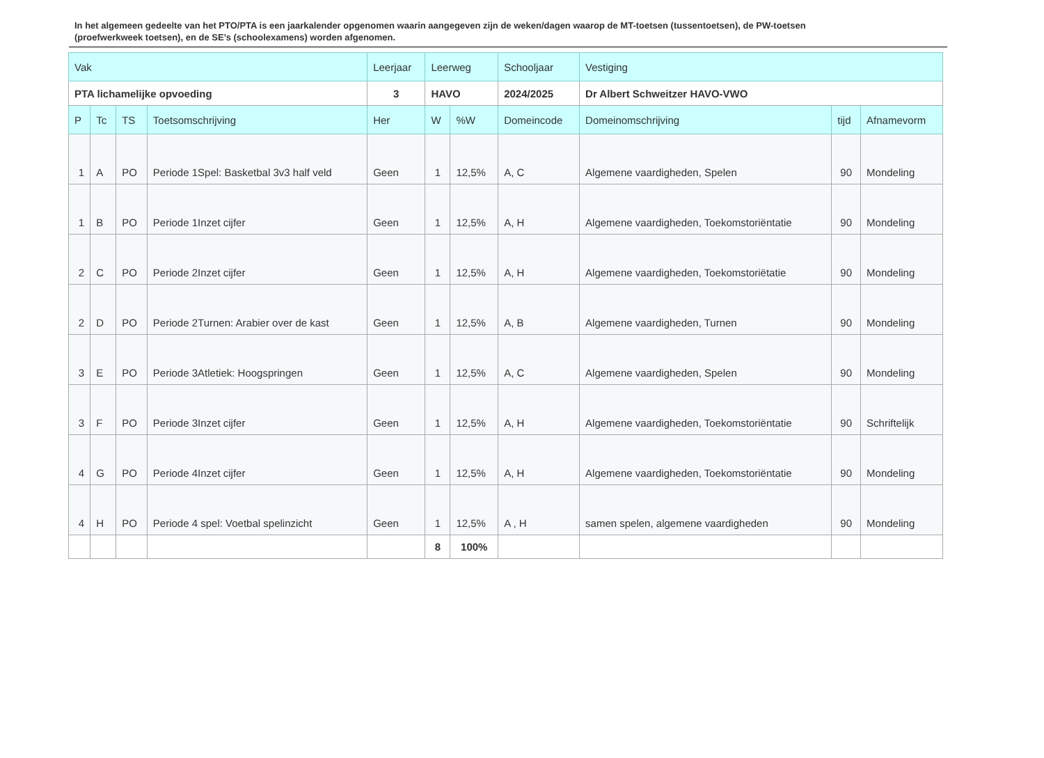In het algemeen gedeelte van het PTO/PTA is een jaarkalender opgenomen waarin aangegeven zijn de weken/dagen waarop de MT-toetsen (tussentoetsen), de PW-toetsen (proefwerkweek toetsen), en de SE’s (schoolexamens) worden afgenomen.
| Vak | | | | Leerjaar | Leerweg | | Schooljaar | Vestiging | | |
| --- | --- | --- | --- | --- | --- | --- | --- | --- | --- | --- |
| PTA lichamelijke opvoeding | | | | 3 | HAVO | | 2024/2025 | Dr Albert Schweitzer HAVO-VWO | | |
| P | Tc | TS | Toetsomschrijving | Her | W | %W | Domeincode | Domeinomschrijving | tijd | Afnamevorm |
| 1 | A | PO | Periode 1Spel: Basketbal 3v3 half veld | Geen | 1 | 12,5% | A, C | Algemene vaardigheden, Spelen | 90 | Mondeling |
| 1 | B | PO | Periode 1Inzet cijfer | Geen | 1 | 12,5% | A, H | Algemene vaardigheden, Toekomstoriëntatie | 90 | Mondeling |
| 2 | C | PO | Periode 2Inzet cijfer | Geen | 1 | 12,5% | A, H | Algemene vaardigheden, Toekomstoriëtatie | 90 | Mondeling |
| 2 | D | PO | Periode 2Turnen: Arabier over de kast | Geen | 1 | 12,5% | A, B | Algemene vaardigheden, Turnen | 90 | Mondeling |
| 3 | E | PO | Periode 3Atletiek: Hoogspringen | Geen | 1 | 12,5% | A, C | Algemene vaardigheden, Spelen | 90 | Mondeling |
| 3 | F | PO | Periode 3Inzet cijfer | Geen | 1 | 12,5% | A, H | Algemene vaardigheden, Toekomstoriëntatie | 90 | Schriftelijk |
| 4 | G | PO | Periode 4Inzet cijfer | Geen | 1 | 12,5% | A, H | Algemene vaardigheden, Toekomstoriëntatie | 90 | Mondeling |
| 4 | H | PO | Periode 4 spel: Voetbal spelinzicht | Geen | 1 | 12,5% | A , H | samen spelen, algemene vaardigheden | 90 | Mondeling |
| | | | | | 8 | 100% | | | | |